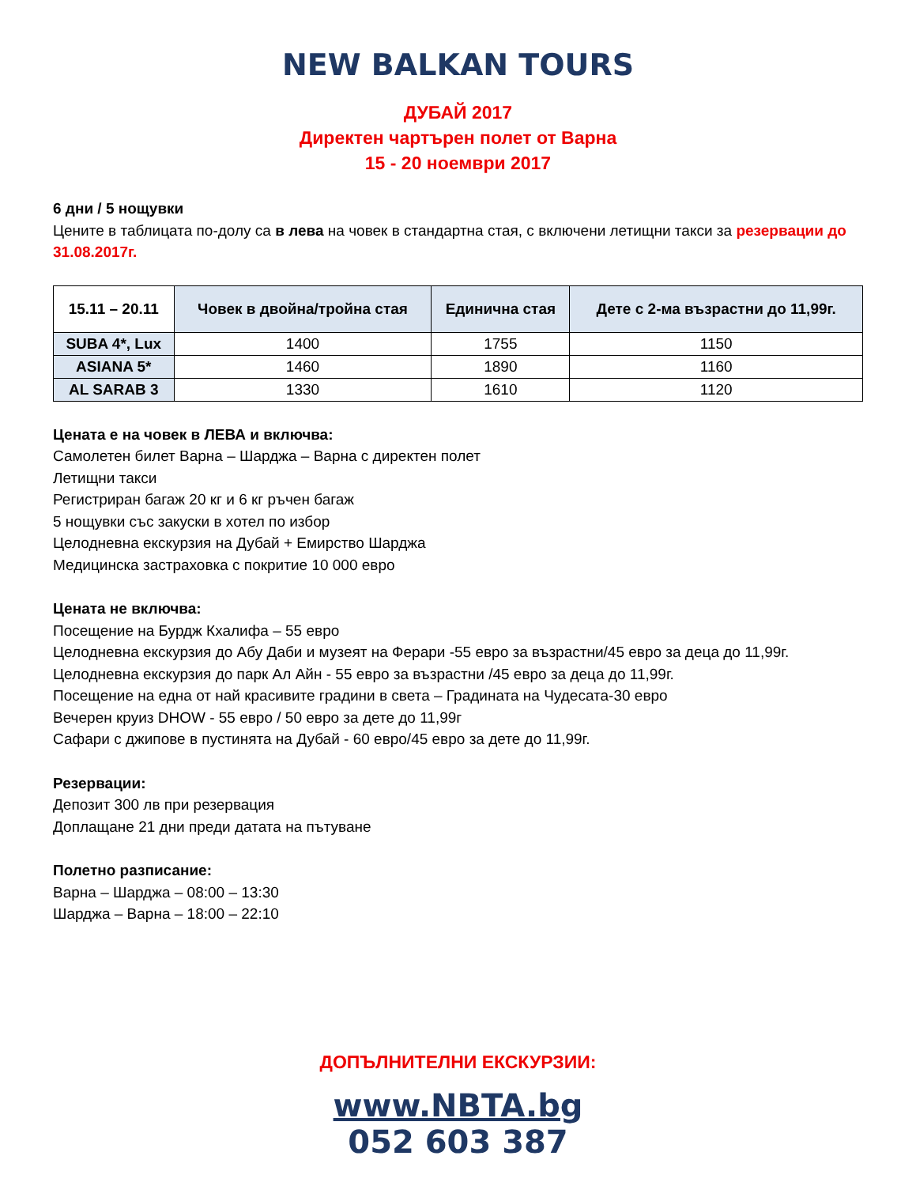NEW BALKAN TOURS
ДУБАЙ 2017
Директен чартърен полет от Варна
15 - 20 ноември 2017
6 дни / 5 нощувки
Цените в таблицата по-долу са в лева на човек в стандартна стая, с включени летищни такси за резервации до 31.08.2017г.
| 15.11 – 20.11 | Човек в двойна/тройна стая | Единична стая | Дете с 2-ма възрастни до 11,99г. |
| --- | --- | --- | --- |
| SUBA 4*, Lux | 1400 | 1755 | 1150 |
| ASIANA 5* | 1460 | 1890 | 1160 |
| AL SARAB 3 | 1330 | 1610 | 1120 |
Цената е на човек в ЛЕВА и включва:
Самолетен билет Варна – Шарджа – Варна с директен полет
Летищни такси
Регистриран багаж 20 кг и 6 кг ръчен багаж
5 нощувки със закуски в хотел по избор
Целодневна екскурзия на Дубай + Емирство Шарджа
Медицинска застраховка с покритие 10 000 евро
Цената не включва:
Посещение на Бурдж Кхалифа – 55 евро
Целодневна екскурзия до Абу Даби и музеят на Ферари -55 евро за възрастни/45 евро за деца до 11,99г.
Целодневна екскурзия до парк Ал Айн - 55 евро за възрастни /45 евро за деца до 11,99г.
Посещение на една от най красивите градини в света – Градината на Чудесата-30 евро
Вечерен круиз DHOW - 55 евро / 50 евро за дете до 11,99г
Сафари с джипове в пустинята на Дубай - 60 евро/45 евро за дете до 11,99г.
Резервации:
Депозит 300 лв при резервация
Доплащане 21 дни преди датата на пътуване
Полетно разписание:
Варна – Шарджа – 08:00 – 13:30
Шарджа – Варна – 18:00 – 22:10
ДОПЪЛНИТЕЛНИ ЕКСКУРЗИИ:
www.NBTA.bg
052 603 387